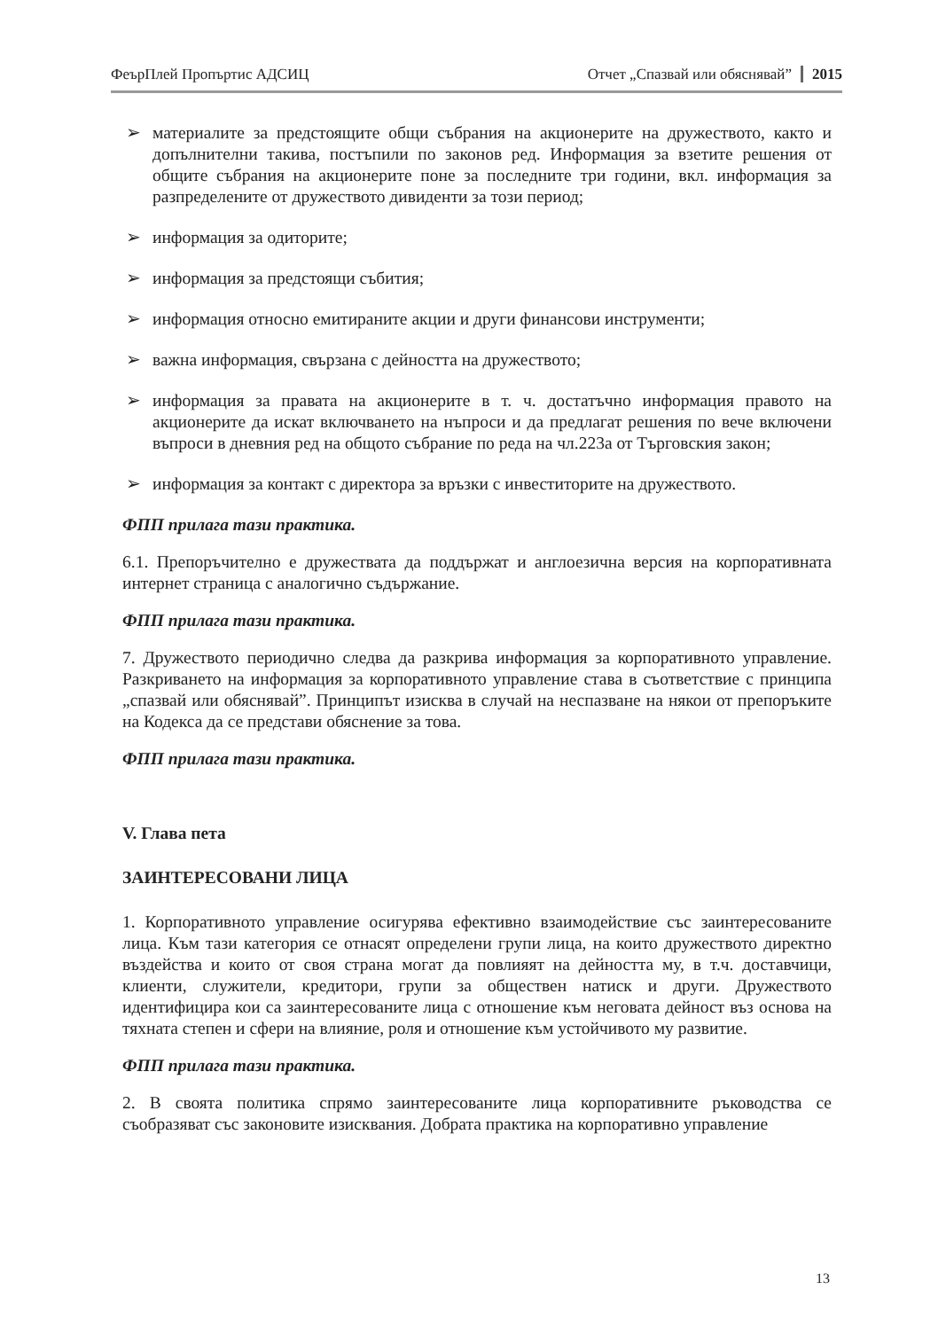ФеърПлей Пропъртис АДСИЦ Отчет „Спазвай или обяснявай” 2015
➢ материалите за предстоящите общи събрания на акционерите на дружеството, както и допълнителни такива, постъпили по законов ред. Информация за взетите решения от общите събрания на акционерите поне за последните три години, вкл. информация за разпределените от дружеството дивиденти за този период;
➢ информация за одиторите;
➢ информация за предстоящи събития;
➢ информация относно емитираните акции и други финансови инструменти;
➢ важна информация, свързана с дейността на дружеството;
➢ информация за правата на акционерите в т. ч. достатъчно информация правото на акционерите да искат включването на нъпроси и да предлагат решения по вече включени въпроси в дневния ред на общото събрание по реда на чл.223а от Търговския закон;
➢ информация за контакт с директора за връзки с инвеститорите на дружеството.
ФПП прилага тази практика.
6.1. Препоръчително е дружествата да поддържат и англоезична версия на корпоративната интернет страница с аналогично съдържание.
ФПП прилага тази практика.
7. Дружеството периодично следва да разкрива информация за корпоративното управление. Разкриването на информация за корпоративното управление става в съответствие с принципа „спазвай или обяснявай”. Принципът изисква в случай на неспазване на някои от препоръките на Кодекса да се представи обяснение за това.
ФПП прилага тази практика.
V. Глава пета
ЗАИНТЕРЕСОВАНИ ЛИЦА
1. Корпоративното управление осигурява ефективно взаимодействие със заинтересованите лица. Към тази категория се отнасят определени групи лица, на които дружеството директно въздейства и които от своя страна могат да повлияят на дейността му, в т.ч. доставчици, клиенти, служители, кредитори, групи за обществен натиск и други. Дружеството идентифицира кои са заинтересованите лица с отношение към неговата дейност въз основа на тяхната степен и сфери на влияние, роля и отношение към устойчивото му развитие.
ФПП прилага тази практика.
2. В своята политика спрямо заинтересованите лица корпоративните ръководства се съобразяват със законовите изисквания. Добрата практика на корпоративно управление
13